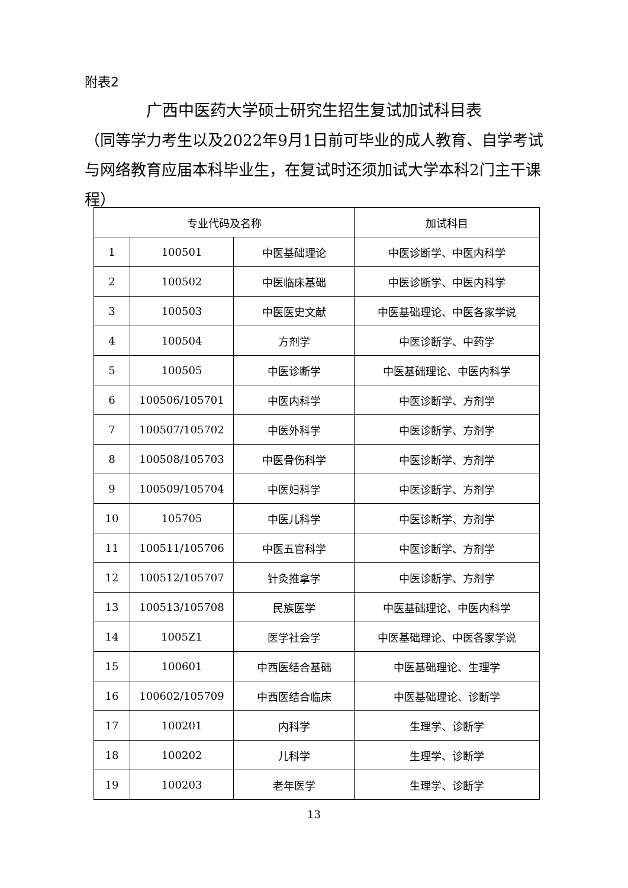附表2
广西中医药大学硕士研究生招生复试加试科目表
（同等学力考生以及2022年9月1日前可毕业的成人教育、自学考试与网络教育应届本科毕业生，在复试时还须加试大学本科2门主干课程）
| 专业代码及名称 | | | 加试科目 |
| --- | --- | --- | --- |
| 1 | 100501 | 中医基础理论 | 中医诊断学、中医内科学 |
| 2 | 100502 | 中医临床基础 | 中医诊断学、中医内科学 |
| 3 | 100503 | 中医医史文献 | 中医基础理论、中医各家学说 |
| 4 | 100504 | 方剂学 | 中医诊断学、中药学 |
| 5 | 100505 | 中医诊断学 | 中医基础理论、中医内科学 |
| 6 | 100506/105701 | 中医内科学 | 中医诊断学、方剂学 |
| 7 | 100507/105702 | 中医外科学 | 中医诊断学、方剂学 |
| 8 | 100508/105703 | 中医骨伤科学 | 中医诊断学、方剂学 |
| 9 | 100509/105704 | 中医妇科学 | 中医诊断学、方剂学 |
| 10 | 105705 | 中医儿科学 | 中医诊断学、方剂学 |
| 11 | 100511/105706 | 中医五官科学 | 中医诊断学、方剂学 |
| 12 | 100512/105707 | 针灸推拿学 | 中医诊断学、方剂学 |
| 13 | 100513/105708 | 民族医学 | 中医基础理论、中医内科学 |
| 14 | 1005Z1 | 医学社会学 | 中医基础理论、中医各家学说 |
| 15 | 100601 | 中西医结合基础 | 中医基础理论、生理学 |
| 16 | 100602/105709 | 中西医结合临床 | 中医基础理论、诊断学 |
| 17 | 100201 | 内科学 | 生理学、诊断学 |
| 18 | 100202 | 儿科学 | 生理学、诊断学 |
| 19 | 100203 | 老年医学 | 生理学、诊断学 |
13